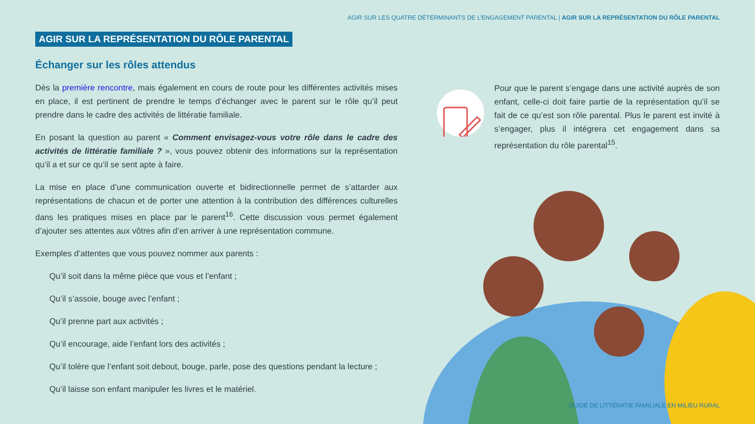AGIR SUR LES QUATRE DÉTERMINANTS DE L’ENGAGEMENT PARENTAL | AGIR SUR LA REPRÉSENTATION DU RÔLE PARENTAL
AGIR SUR LA REPRÉSENTATION DU RÔLE PARENTAL
Échanger sur les rôles attendus
Dès la première rencontre, mais également en cours de route pour les différentes activités mises en place, il est pertinent de prendre le temps d’échanger avec le parent sur le rôle qu’il peut prendre dans le cadre des activités de littératie familiale.
En posant la question au parent « Comment envisagez-vous votre rôle dans le cadre des activités de littératie familiale ? », vous pouvez obtenir des informations sur la représentation qu’il a et sur ce qu’il se sent apte à faire.
La mise en place d’une communication ouverte et bidirectionnelle permet de s’attarder aux représentations de chacun et de porter une attention à la contribution des différences culturelles dans les pratiques mises en place par le parent<sup>16</sup>. Cette discussion vous permet également d’ajouter ses attentes aux vôtres afin d’en arriver à une représentation commune.
Exemples d’attentes que vous pouvez nommer aux parents :
Qu’il soit dans la même pièce que vous et l’enfant ;
Qu’il s’assoie, bouge avec l’enfant ;
Qu’il prenne part aux activités ;
Qu’il encourage, aide l’enfant lors des activités ;
Qu’il tolère que l’enfant soit debout, bouge, parle, pose des questions pendant la lecture ;
Qu’il laisse son enfant manipuler les livres et le matériel.
Pour que le parent s’engage dans une activité auprès de son enfant, celle-ci doit faire partie de la représentation qu’il se fait de ce qu’est son rôle parental. Plus le parent est invité à s’engager, plus il intégrera cet engagement dans sa représentation du rôle parental<sup>15</sup>.
GUIDE DE LITTÉRATIE FAMILIALE EN MILIEU RURAL